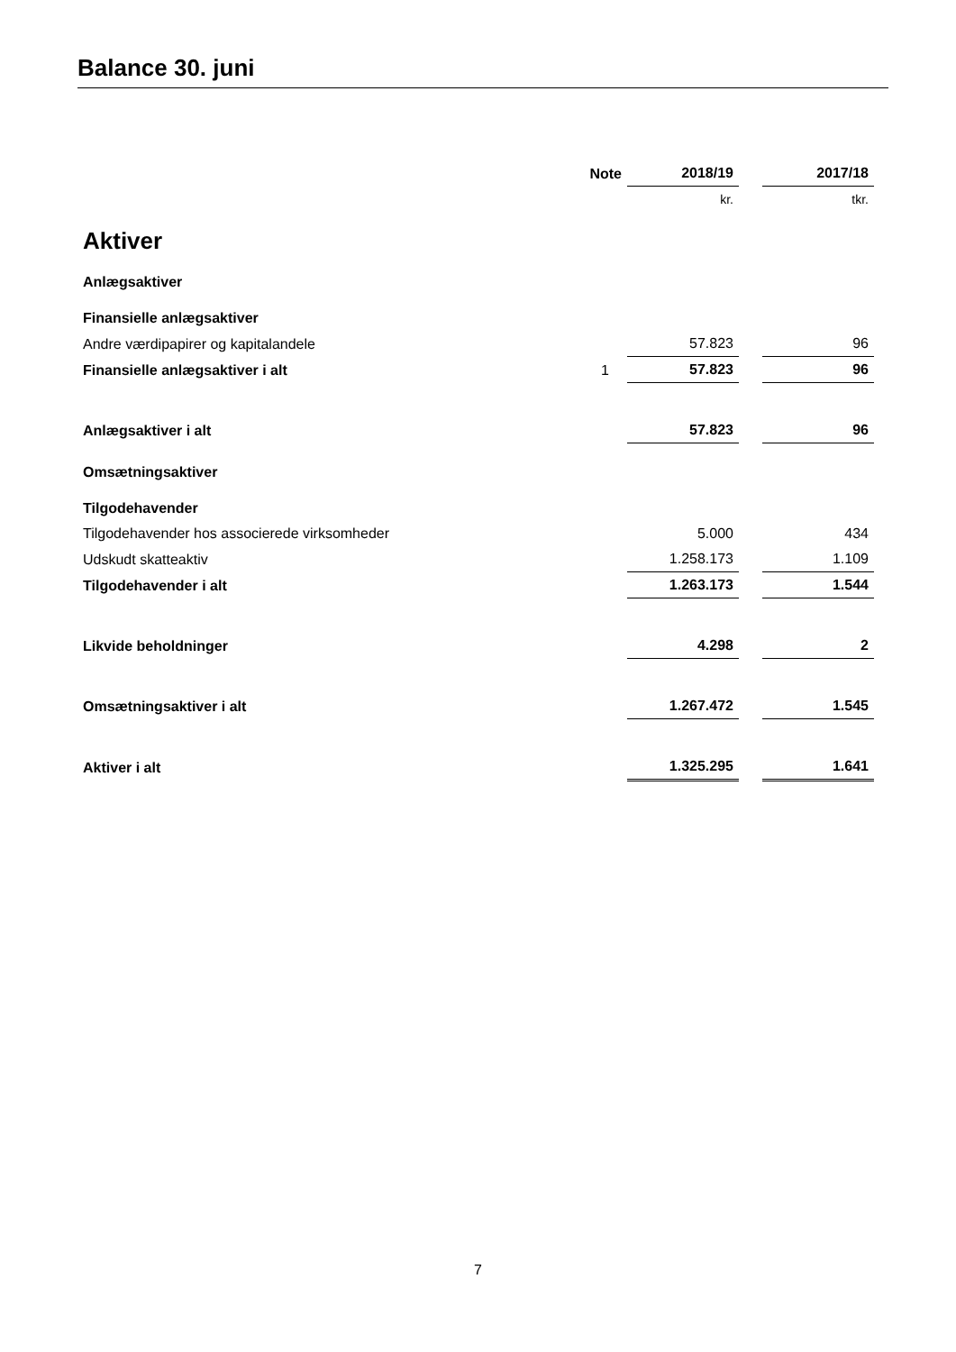Balance 30. juni
| | Note | 2018/19 | | 2017/18 |
| | | kr. | | tkr. |
| Aktiver | | | | |
| Anlægsaktiver | | | | |
| Finansielle anlægsaktiver | | | | |
| Andre værdipapirer og kapitalandele | | 57.823 | | 96 |
| Finansielle anlægsaktiver i alt | 1 | 57.823 | | 96 |
| Anlægsaktiver i alt | | 57.823 | | 96 |
| Omsætningsaktiver | | | | |
| Tilgodehavender | | | | |
| Tilgodehavender hos associerede virksomheder | | 5.000 | | 434 |
| Udskudt skatteaktiv | | 1.258.173 | | 1.109 |
| Tilgodehavender i alt | | 1.263.173 | | 1.544 |
| Likvide beholdninger | | 4.298 | | 2 |
| Omsætningsaktiver i alt | | 1.267.472 | | 1.545 |
| Aktiver i alt | | 1.325.295 | | 1.641 |
7